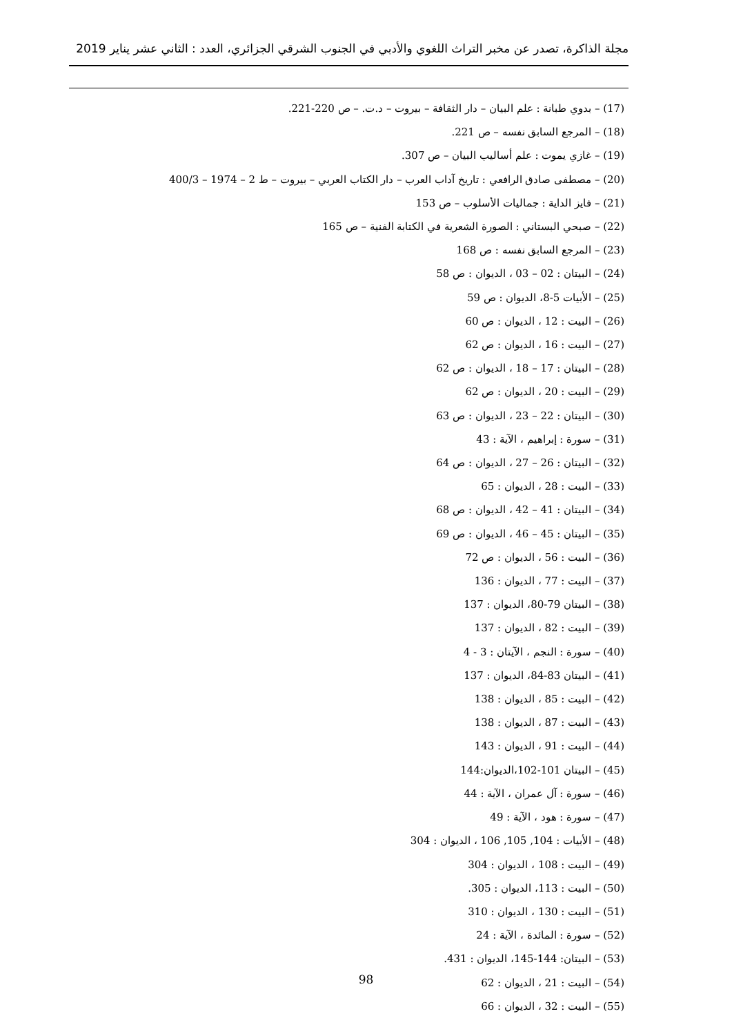مجلة الذاكرة، تصدر عن مخبر التراث اللغوي والأدبي في الجنوب الشرقي الجزائري، العدد : الثاني عشر يناير 2019
(17) – بدوي طبانة : علم البيان – دار الثقافة – بيروت – د.ت. – ص 220-221.
(18) – المرجع السابق نفسه – ص 221.
(19) – غازي يموت : علم أساليب البيان – ص 307.
(20) – مصطفى صادق الرافعي : تاريخ آداب العرب – دار الكتاب العربي – بيروت – ط 2 – 1974 – 400/3
(21) – فايز الداية : جماليات الأسلوب – ص 153
(22) – صبحي البستاني : الصورة الشعرية في الكتابة الفنية – ص 165
(23) – المرجع السابق نفسه : ص 168
(24) – البيتان : 02 – 03 ، الديوان : ص 58
(25) – الأبيات 5-8، الديوان : ص 59
(26) – البيت : 12 ، الديوان : ص 60
(27) – البيت : 16 ، الديوان : ص 62
(28) – البيتان : 17 – 18 ، الديوان : ص 62
(29) – البيت : 20 ، الديوان : ص 62
(30) – البيتان : 22 – 23 ، الديوان : ص 63
(31) – سورة : إبراهيم ، الآية : 43
(32) – البيتان : 26 – 27 ، الديوان : ص 64
(33) – البيت : 28 ، الديوان : 65
(34) – البيتان : 41 – 42 ، الديوان : ص 68
(35) – البيتان : 45 – 46 ، الديوان : ص 69
(36) – البيت : 56 ، الديوان : ص 72
(37) – البيت : 77 ، الديوان : 136
(38) – البيتان 79-80، الديوان : 137
(39) – البيت : 82 ، الديوان : 137
(40) – سورة : النجم ، الآيتان : 3 - 4
(41) – البيتان 83-84، الديوان : 137
(42) – البيت : 85 ، الديوان : 138
(43) – البيت : 87 ، الديوان : 138
(44) – البيت : 91 ، الديوان : 143
(45) – البيتان 101-102،الديوان:144
(46) – سورة : آل عمران ، الآية : 44
(47) – سورة : هود ، الآية : 49
(48) – الأبيات : 104, 105, 106 ، الديوان : 304
(49) – البيت : 108 ، الديوان : 304
(50) – البيت : 113، الديوان : 305.
(51) – البيت : 130 ، الديوان : 310
(52) – سورة : المائدة ، الآية : 24
(53) – البيتان: 144-145، الديوان : 431.
(54) – البيت : 21 ، الديوان : 62
(55) – البيت : 32 ، الديوان : 66
98